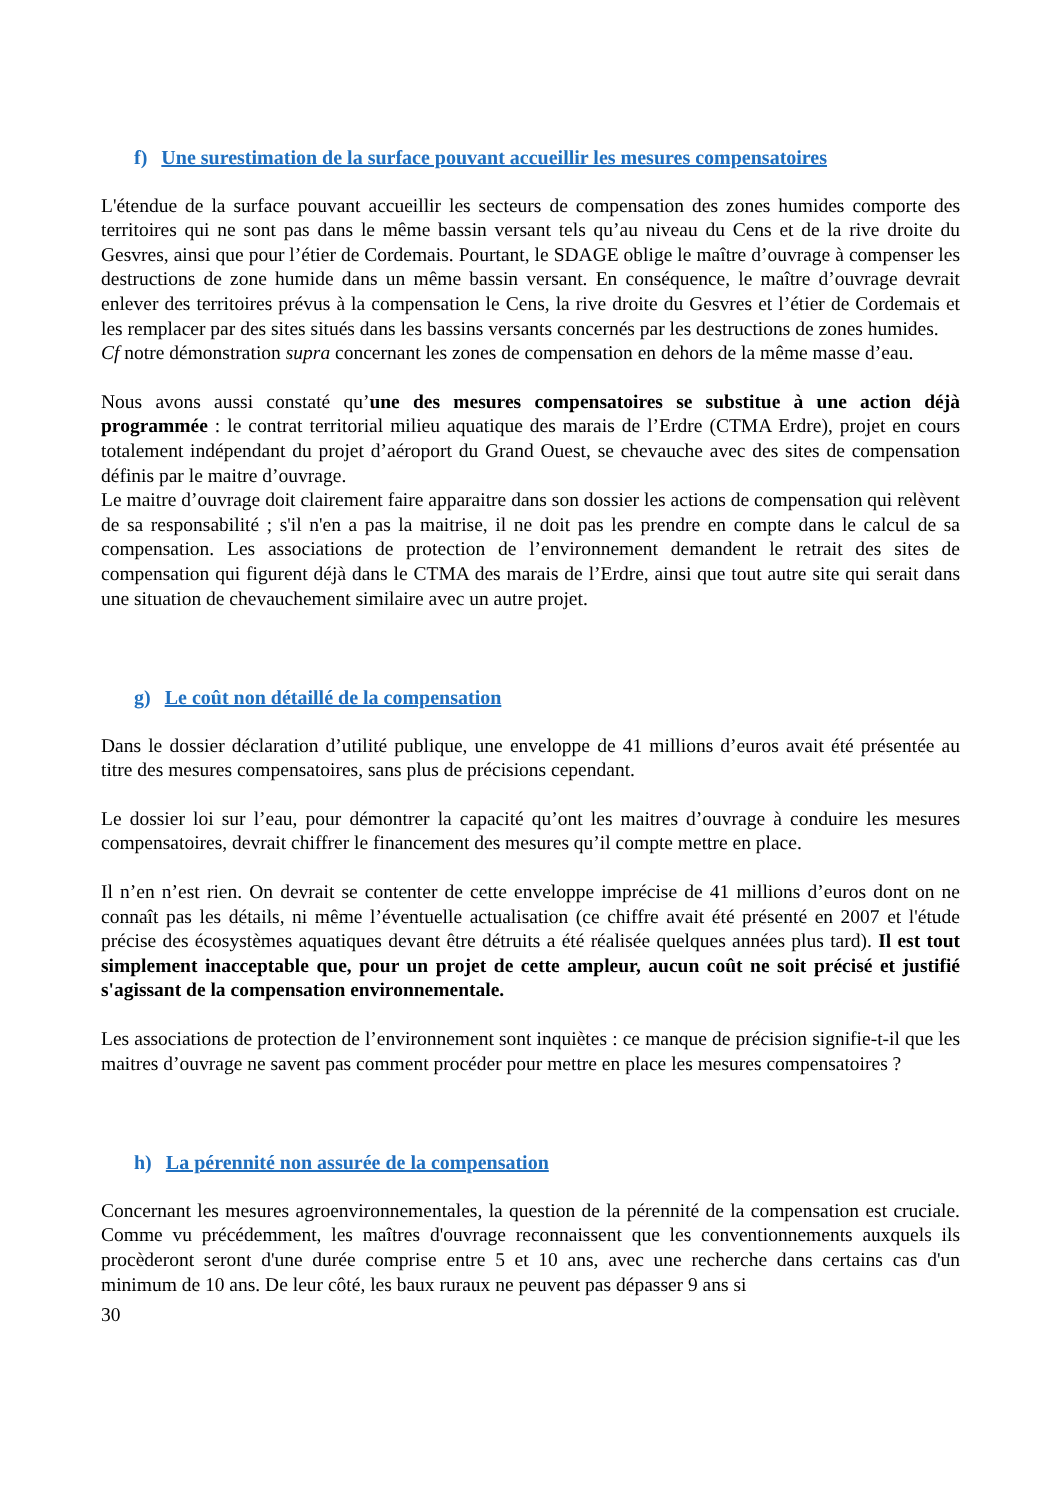f) Une surestimation de la surface pouvant accueillir les mesures compensatoires
L'étendue de la surface pouvant accueillir les secteurs de compensation des zones humides comporte des territoires qui ne sont pas dans le même bassin versant tels qu’au niveau du Cens et de la rive droite du Gesvres, ainsi que pour l’étier de Cordemais. Pourtant, le SDAGE oblige le maître d’ouvrage à compenser les destructions de zone humide dans un même bassin versant. En conséquence, le maître d’ouvrage devrait enlever des territoires prévus à la compensation le Cens, la rive droite du Gesvres et l’étier de Cordemais et les remplacer par des sites situés dans les bassins versants concernés par les destructions de zones humides.
Cf notre démonstration supra concernant les zones de compensation en dehors de la même masse d’eau.
Nous avons aussi constaté qu’une des mesures compensatoires se substitue à une action déjà programmée : le contrat territorial milieu aquatique des marais de l’Erdre (CTMA Erdre), projet en cours totalement indépendant du projet d’aéroport du Grand Ouest, se chevauche avec des sites de compensation définis par le maitre d’ouvrage.
Le maitre d’ouvrage doit clairement faire apparaitre dans son dossier les actions de compensation qui relèvent de sa responsabilité ; s'il n'en a pas la maitrise, il ne doit pas les prendre en compte dans le calcul de sa compensation. Les associations de protection de l’environnement demandent le retrait des sites de compensation qui figurent déjà dans le CTMA des marais de l’Erdre, ainsi que tout autre site qui serait dans une situation de chevauchement similaire avec un autre projet.
g) Le coût non détaillé de la compensation
Dans le dossier déclaration d’utilité publique, une enveloppe de 41 millions d’euros avait été présentée au titre des mesures compensatoires, sans plus de précisions cependant.
Le dossier loi sur l’eau, pour démontrer la capacité qu’ont les maitres d’ouvrage à conduire les mesures compensatoires, devrait chiffrer le financement des mesures qu’il compte mettre en place.
Il n’en n’est rien. On devrait se contenter de cette enveloppe imprécise de 41 millions d’euros dont on ne connaît pas les détails, ni même l’éventuelle actualisation (ce chiffre avait été présenté en 2007 et l'étude précise des écosystèmes aquatiques devant être détruits a été réalisée quelques années plus tard). Il est tout simplement inacceptable que, pour un projet de cette ampleur, aucun coût ne soit précisé et justifié s'agissant de la compensation environnementale.
Les associations de protection de l’environnement sont inquiètes : ce manque de précision signifie-t-il que les maitres d’ouvrage ne savent pas comment procéder pour mettre en place les mesures compensatoires ?
h) La pérennité non assurée de la compensation
Concernant les mesures agroenvironnementales, la question de la pérennité de la compensation est cruciale. Comme vu précédemment, les maîtres d'ouvrage reconnaissent que les conventionnements auxquels ils procèderont seront d'une durée comprise entre 5 et 10 ans, avec une recherche dans certains cas d'un minimum de 10 ans. De leur côté, les baux ruraux ne peuvent pas dépasser 9 ans si
30